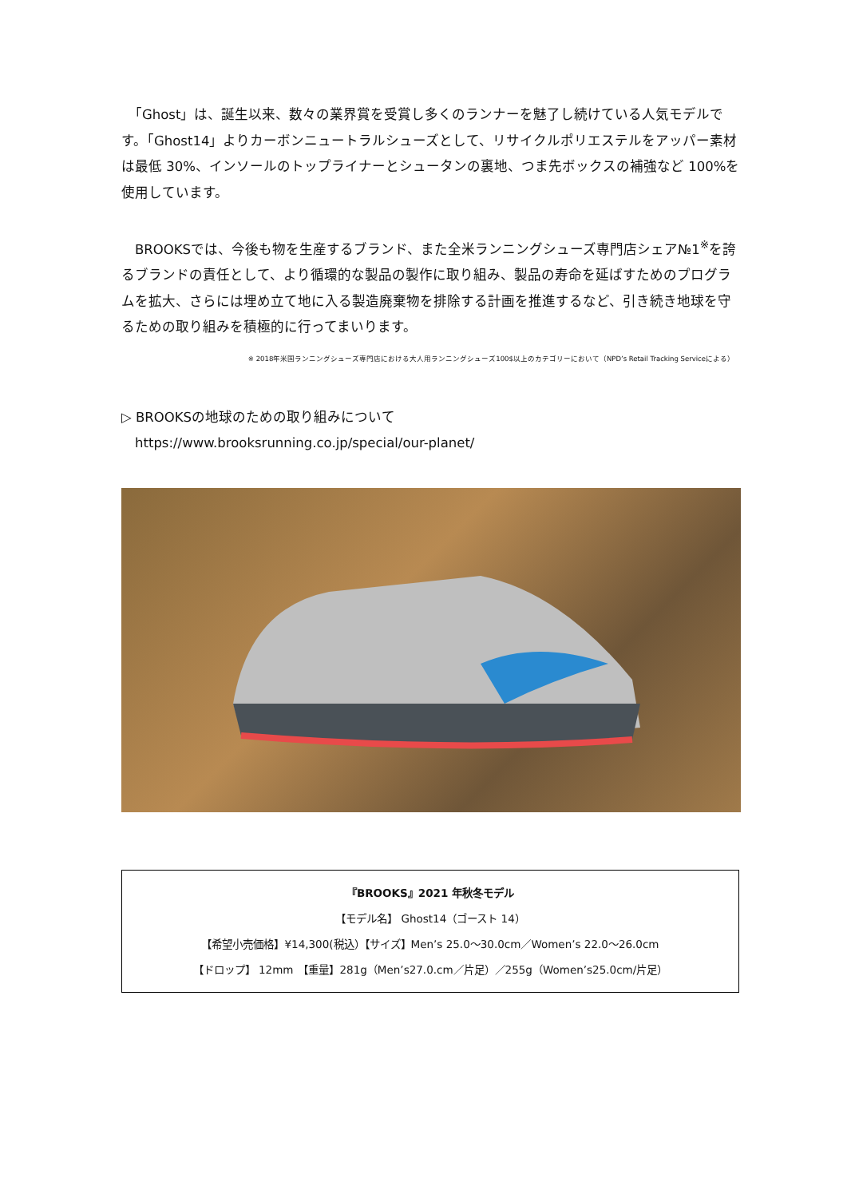「Ghost」は、誕生以来、数々の業界賞を受賞し多くのランナーを魅了し続けている人気モデルです。「Ghost14」よりカーボンニュートラルシューズとして、リサイクルポリエステルをアッパー素材は最低 30%、インソールのトップライナーとシュータンの裏地、つま先ボックスの補強など 100%を使用しています。
　BROOKSでは、今後も物を生産するブランド、また全米ランニングシューズ専門店シェア№1<sup>※</sup>を誇るブランドの責任として、より循環的な製品の製作に取り組み、製品の寿命を延ばすためのプログラムを拡大、さらには埋め立て地に入る製造廃棄物を排除する計画を推進するなど、引き続き地球を守るための取り組みを積極的に行ってまいります。
※ 2018年米国ランニングシューズ専門店における大人用ランニングシューズ100$以上のカテゴリーにおいて（NPD’s Retail Tracking Serviceによる）
▷ BROOKSの地球のための取り組みについて
　https://www.brooksrunning.co.jp/special/our-planet/
『BROOKS』2021 年秋冬モデル
【モデル名】 Ghost14（ゴースト 14）
【希望小売価格】¥14,300(税込）【サイズ】Men’s 25.0～30.0cm／Women’s 22.0～26.0cm
【ドロップ】 12mm　【重量】281g（Men’s27.0.cm／片足）／255g（Women’s25.0cm/片足）